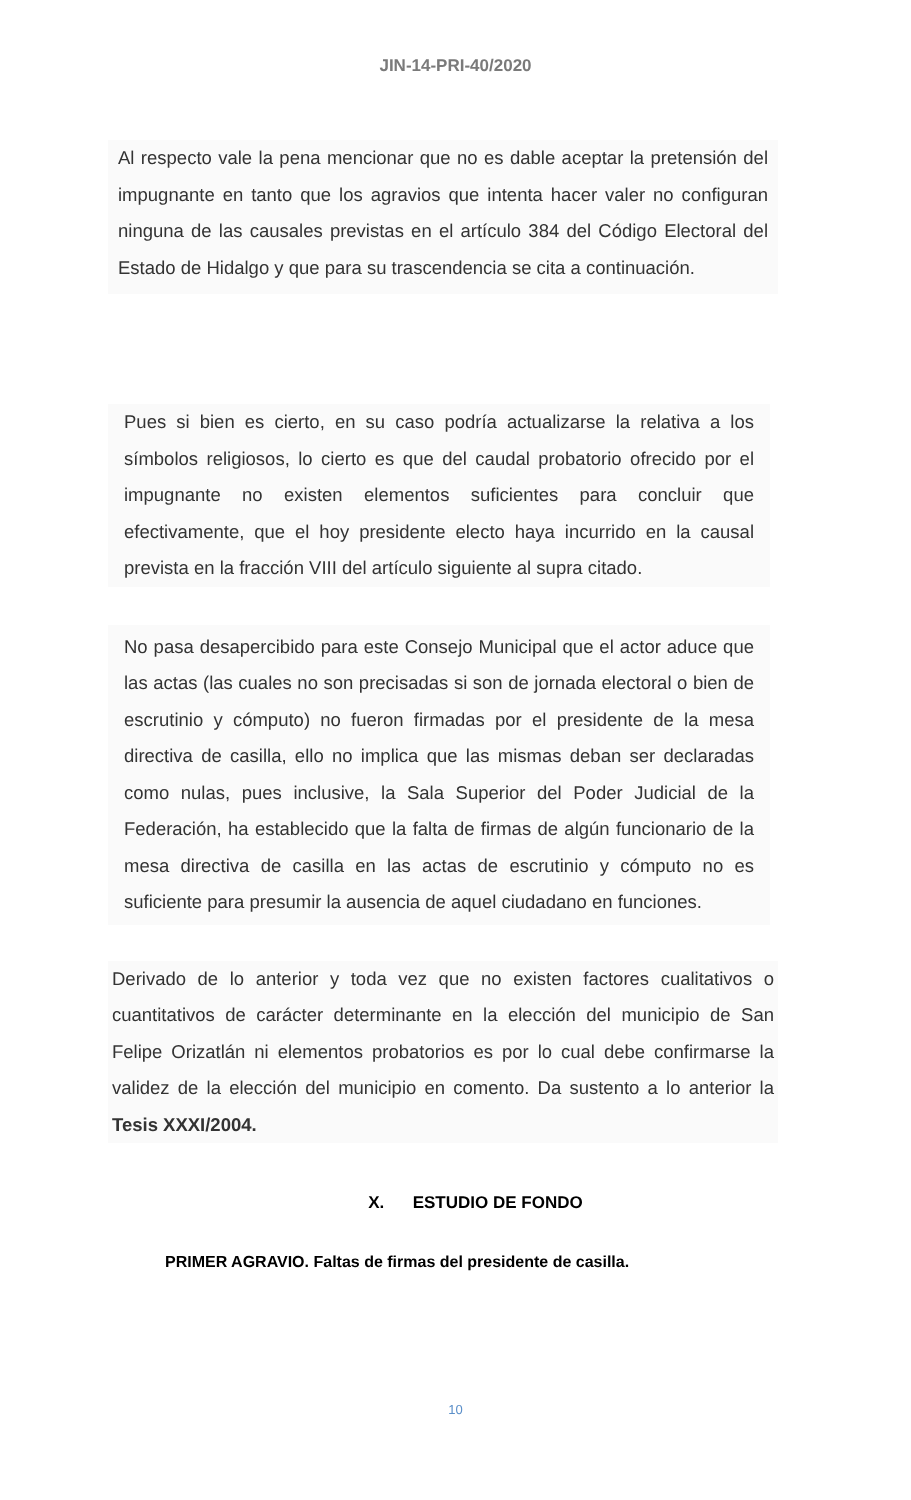JIN-14-PRI-40/2020
Al respecto vale la pena mencionar que no es dable aceptar la pretensión del impugnante en tanto que los agravios que intenta hacer valer no configuran ninguna de las causales previstas en el artículo 384 del Código Electoral del Estado de Hidalgo y que para su trascendencia se cita a continuación.
Pues si bien es cierto, en su caso podría actualizarse la relativa a los símbolos religiosos, lo cierto es que del caudal probatorio ofrecido por el impugnante no existen elementos suficientes para concluir que efectivamente, que el hoy presidente electo haya incurrido en la causal prevista en la fracción VIII del artículo siguiente al supra citado.
No pasa desapercibido para este Consejo Municipal que el actor aduce que las actas (las cuales no son precisadas si son de jornada electoral o bien de escrutinio y cómputo) no fueron firmadas por el presidente de la mesa directiva de casilla, ello no implica que las mismas deban ser declaradas como nulas, pues inclusive, la Sala Superior del Poder Judicial de la Federación, ha establecido que la falta de firmas de algún funcionario de la mesa directiva de casilla en las actas de escrutinio y cómputo no es suficiente para presumir la ausencia de aquel ciudadano en funciones.
Derivado de lo anterior y toda vez que no existen factores cualitativos o cuantitativos de carácter determinante en la elección del municipio de San Felipe Orizatlán ni elementos probatorios es por lo cual debe confirmarse la validez de la elección del municipio en comento. Da sustento a lo anterior la Tesis XXXI/2004.
X. ESTUDIO DE FONDO
PRIMER AGRAVIO. Faltas de firmas del presidente de casilla.
10